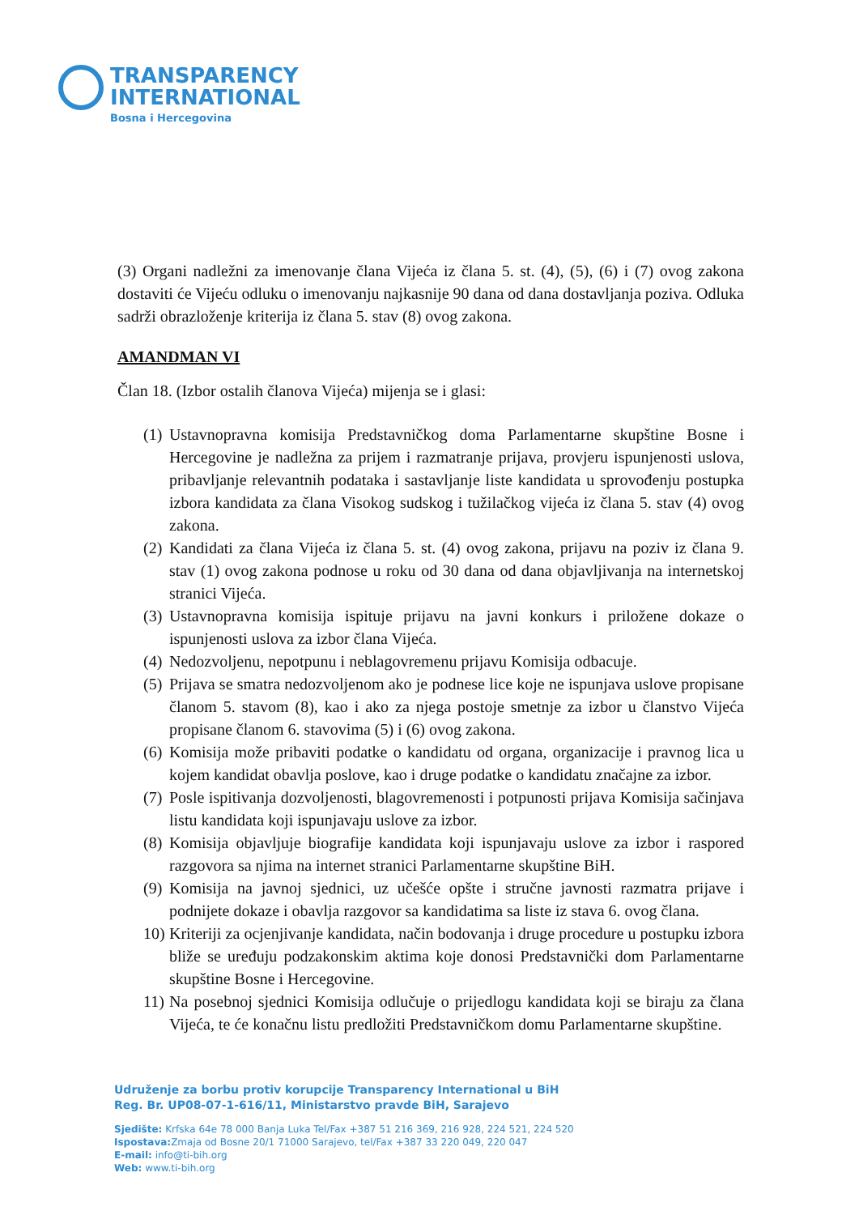TRANSPARENCY
INTERNATIONAL
Bosna i Hercegovina
(3) Organi nadležni za imenovanje člana Vijeća iz člana 5. st. (4), (5), (6) i (7) ovog zakona dostaviti će Vijeću odluku o imenovanju najkasnije 90 dana od dana dostavljanja poziva. Odluka sadrži obrazloženje kriterija iz člana 5. stav (8) ovog zakona.
AMANDMAN VI
Član 18. (Izbor ostalih članova Vijeća) mijenja se i glasi:
(1) Ustavnopravna komisija Predstavničkog doma Parlamentarne skupštine Bosne i Hercegovine je nadležna za prijem i razmatranje prijava, provjeru ispunjenosti uslova, pribavljanje relevantnih podataka i sastavljanje liste kandidata u sprovođenju postupka izbora kandidata za člana Visokog sudskog i tužilačkog vijeća iz člana 5. stav (4) ovog zakona.
(2) Kandidati za člana Vijeća iz člana 5. st. (4) ovog zakona, prijavu na poziv iz člana 9. stav (1) ovog zakona podnose u roku od 30 dana od dana objavljivanja na internetskoj stranici Vijeća.
(3) Ustavnopravna komisija ispituje prijavu na javni konkurs i priložene dokaze o ispunjenosti uslova za izbor člana Vijeća.
(4) Nedozvoljenu, nepotpunu i neblagovremenu prijavu Komisija odbacuje.
(5) Prijava se smatra nedozvoljenom ako je podnese lice koje ne ispunjava uslove propisane članom 5. stavom (8), kao i ako za njega postoje smetnje za izbor u članstvo Vijeća propisane članom 6. stavovima (5) i (6) ovog zakona.
(6) Komisija može pribaviti podatke o kandidatu od organa, organizacije i pravnog lica u kojem kandidat obavlja poslove, kao i druge podatke o kandidatu značajne za izbor.
(7) Posle ispitivanja dozvoljenosti, blagovremenosti i potpunosti prijava Komisija sačinjava listu kandidata koji ispunjavaju uslove za izbor.
(8) Komisija objavljuje biografije kandidata koji ispunjavaju uslove za izbor i raspored razgovora sa njima na internet stranici Parlamentarne skupštine BiH.
(9) Komisija na javnoj sjednici, uz učešće opšte i stručne javnosti razmatra prijave i podnijete dokaze i obavlja razgovor sa kandidatima sa liste iz stava 6. ovog člana.
10) Kriteriji za ocjenjivanje kandidata, način bodovanja i druge procedure u postupku izbora bliže se uređuju podzakonskim aktima koje donosi Predstavnički dom Parlamentarne skupštine Bosne i Hercegovine.
11) Na posebnoj sjednici Komisija odlučuje o prijedlogu kandidata koji se biraju za člana Vijeća, te će konačnu listu predložiti Predstavničkom domu Parlamentarne skupštine.
Udruženje za borbu protiv korupcije Transparency International u BiH
Reg. Br. UP08-07-1-616/11, Ministarstvo pravde BiH, Sarajevo
Sjedište: Krfska 64e 78 000 Banja Luka Tel/Fax +387 51 216 369, 216 928, 224 521, 224 520
Ispostava: Zmaja od Bosne 20/1 71000 Sarajevo, tel/Fax +387 33 220 049, 220 047
E-mail: info@ti-bih.org
Web: www.ti-bih.org